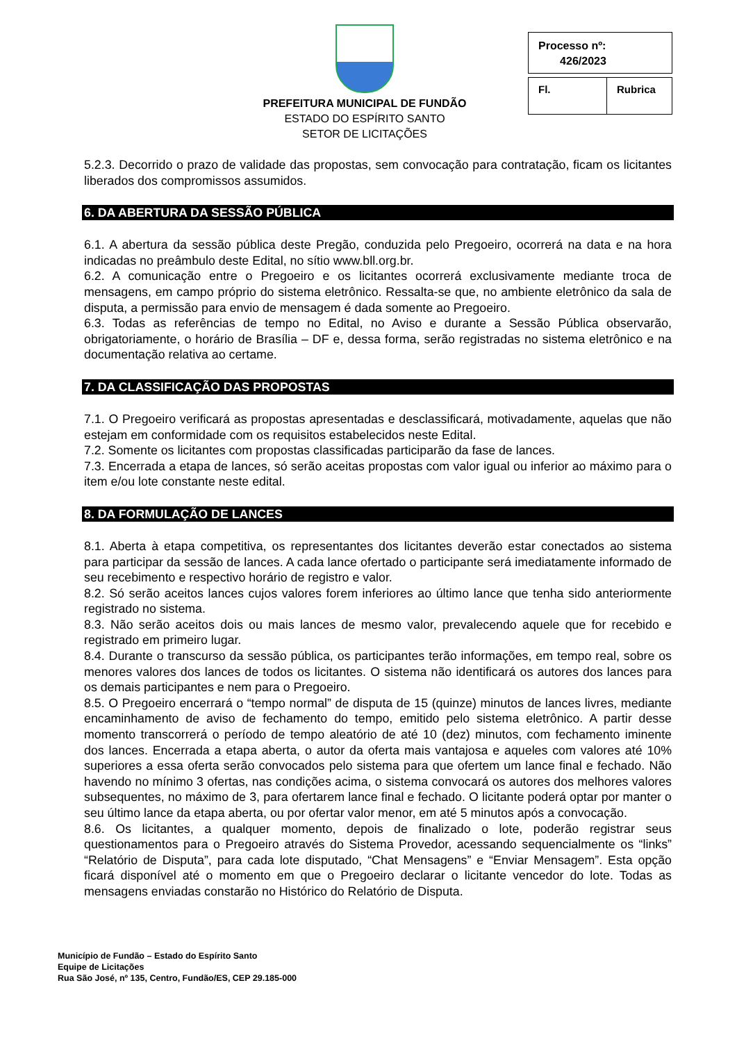PREFEITURA MUNICIPAL DE FUNDÃO
ESTADO DO ESPÍRITO SANTO
SETOR DE LICITAÇÕES
Processo nº:
426/2023
Fl. Rubrica
5.2.3. Decorrido o prazo de validade das propostas, sem convocação para contratação, ficam os licitantes liberados dos compromissos assumidos.
6. DA ABERTURA DA SESSÃO PÚBLICA
6.1. A abertura da sessão pública deste Pregão, conduzida pelo Pregoeiro, ocorrerá na data e na hora indicadas no preâmbulo deste Edital, no sítio www.bll.org.br.
6.2. A comunicação entre o Pregoeiro e os licitantes ocorrerá exclusivamente mediante troca de mensagens, em campo próprio do sistema eletrônico. Ressalta-se que, no ambiente eletrônico da sala de disputa, a permissão para envio de mensagem é dada somente ao Pregoeiro.
6.3. Todas as referências de tempo no Edital, no Aviso e durante a Sessão Pública observarão, obrigatoriamente, o horário de Brasília – DF e, dessa forma, serão registradas no sistema eletrônico e na documentação relativa ao certame.
7. DA CLASSIFICAÇÃO DAS PROPOSTAS
7.1. O Pregoeiro verificará as propostas apresentadas e desclassificará, motivadamente, aquelas que não estejam em conformidade com os requisitos estabelecidos neste Edital.
7.2. Somente os licitantes com propostas classificadas participarão da fase de lances.
7.3. Encerrada a etapa de lances, só serão aceitas propostas com valor igual ou inferior ao máximo para o item e/ou lote constante neste edital.
8. DA FORMULAÇÃO DE LANCES
8.1. Aberta à etapa competitiva, os representantes dos licitantes deverão estar conectados ao sistema para participar da sessão de lances. A cada lance ofertado o participante será imediatamente informado de seu recebimento e respectivo horário de registro e valor.
8.2. Só serão aceitos lances cujos valores forem inferiores ao último lance que tenha sido anteriormente registrado no sistema.
8.3. Não serão aceitos dois ou mais lances de mesmo valor, prevalecendo aquele que for recebido e registrado em primeiro lugar.
8.4. Durante o transcurso da sessão pública, os participantes terão informações, em tempo real, sobre os menores valores dos lances de todos os licitantes. O sistema não identificará os autores dos lances para os demais participantes e nem para o Pregoeiro.
8.5. O Pregoeiro encerrará o “tempo normal” de disputa de 15 (quinze) minutos de lances livres, mediante encaminhamento de aviso de fechamento do tempo, emitido pelo sistema eletrônico. A partir desse momento transcorrerá o período de tempo aleatório de até 10 (dez) minutos, com fechamento iminente dos lances. Encerrada a etapa aberta, o autor da oferta mais vantajosa e aqueles com valores até 10% superiores a essa oferta serão convocados pelo sistema para que ofertem um lance final e fechado. Não havendo no mínimo 3 ofertas, nas condições acima, o sistema convocará os autores dos melhores valores subsequentes, no máximo de 3, para ofertarem lance final e fechado. O licitante poderá optar por manter o seu último lance da etapa aberta, ou por ofertar valor menor, em até 5 minutos após a convocação.
8.6. Os licitantes, a qualquer momento, depois de finalizado o lote, poderão registrar seus questionamentos para o Pregoeiro através do Sistema Provedor, acessando sequencialmente os “links” “Relatório de Disputa”, para cada lote disputado, “Chat Mensagens” e “Enviar Mensagem”. Esta opção ficará disponível até o momento em que o Pregoeiro declarar o licitante vencedor do lote. Todas as mensagens enviadas constarão no Histórico do Relatório de Disputa.
Município de Fundão – Estado do Espírito Santo
Equipe de Licitações
Rua São José, nº 135, Centro, Fundão/ES, CEP 29.185-000